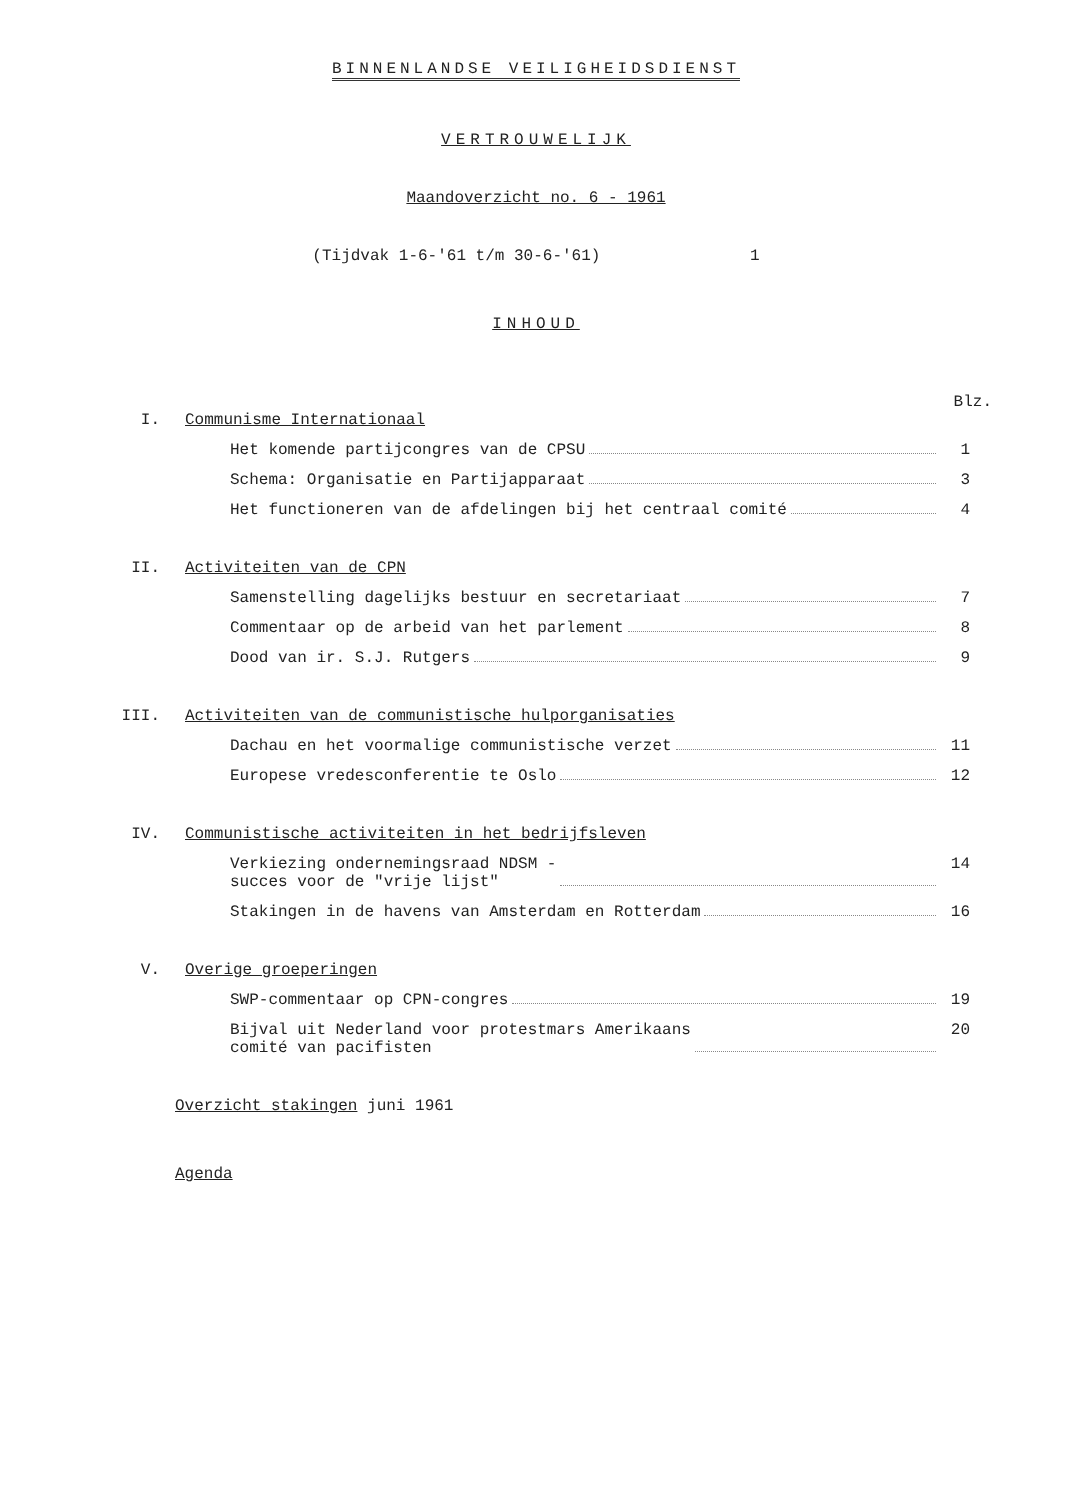BINNENLANDSE VEILIGHEIDSDIENST
VERTROUWELIJK
Maandoverzicht no. 6 - 1961
(Tijdvak 1-6-'61 t/m 30-6-'61) 1
INHOUD
Blz.
I. Communisme Internationaal
Het komende partijcongres van de CPSU 1
Schema: Organisatie en Partijapparaat 3
Het functioneren van de afdelingen bij het centraal comité 4
II. Activiteiten van de CPN
Samenstelling dagelijks bestuur en secretariaat 7
Commentaar op de arbeid van het parlement 8
Dood van ir. S.J. Rutgers 9
III. Activiteiten van de communistische hulporganisaties
Dachau en het voormalige communistische verzet 11
Europese vredesconferentie te Oslo 12
IV. Communistische activiteiten in het bedrijfsleven
Verkiezing ondernemingsraad NDSM -
succes voor de "vrije lijst" 14
Stakingen in de havens van Amsterdam en Rotterdam 16
V. Overige groeperingen
SWP-commentaar op CPN-congres 19
Bijval uit Nederland voor protestmars Amerikaans
comité van pacifisten 20
Overzicht stakingen juni 1961
Agenda